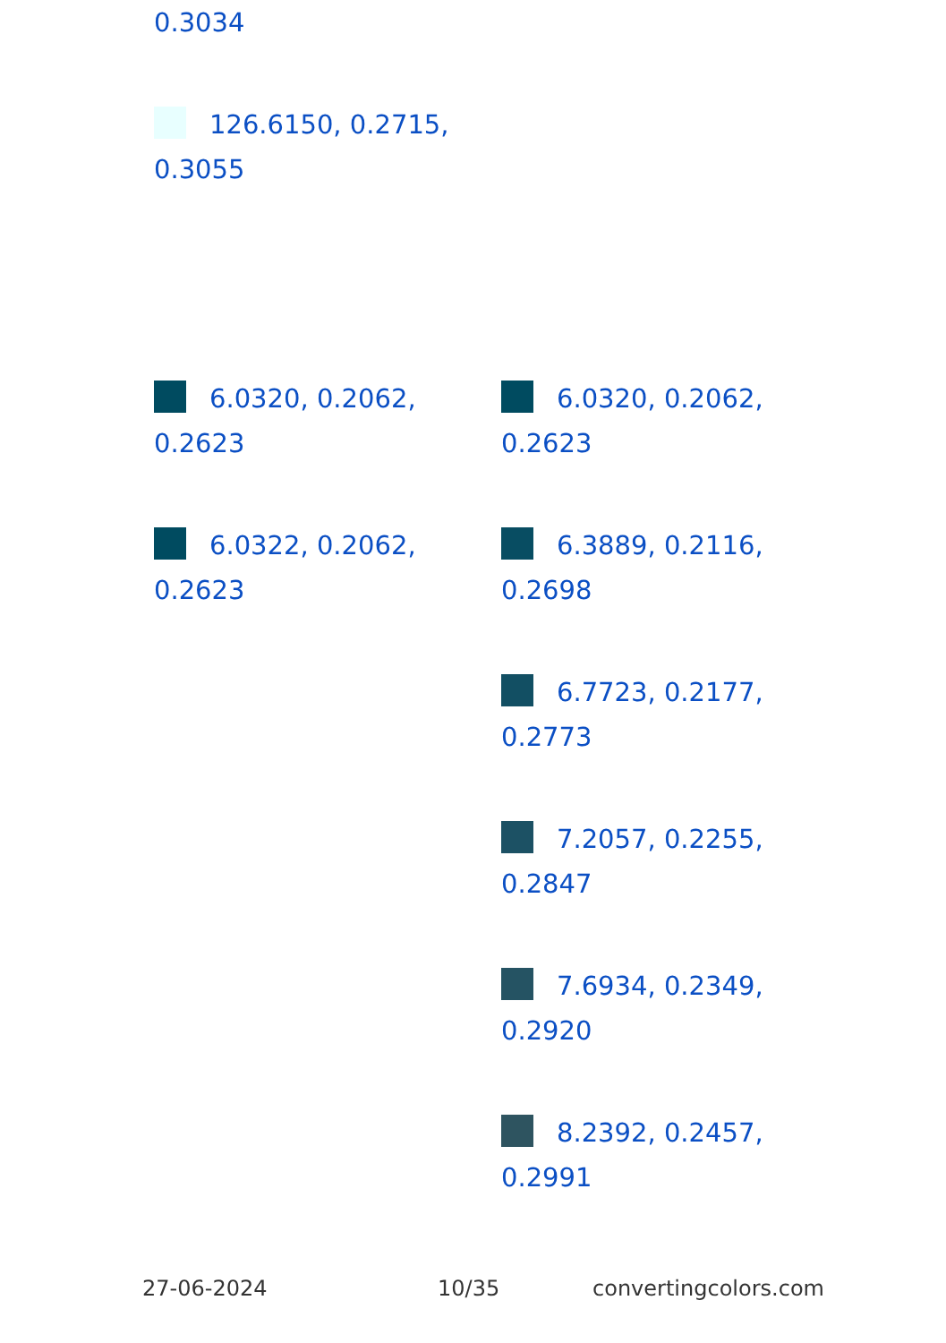0.3034
126.6150, 0.2715, 0.3055
6.0320, 0.2062, 0.2623
6.0320, 0.2062, 0.2623
6.0322, 0.2062, 0.2623
6.3889, 0.2116, 0.2698
6.7723, 0.2177, 0.2773
7.2057, 0.2255, 0.2847
7.6934, 0.2349, 0.2920
8.2392, 0.2457, 0.2991
27-06-2024 10/35 convertingcolors.com